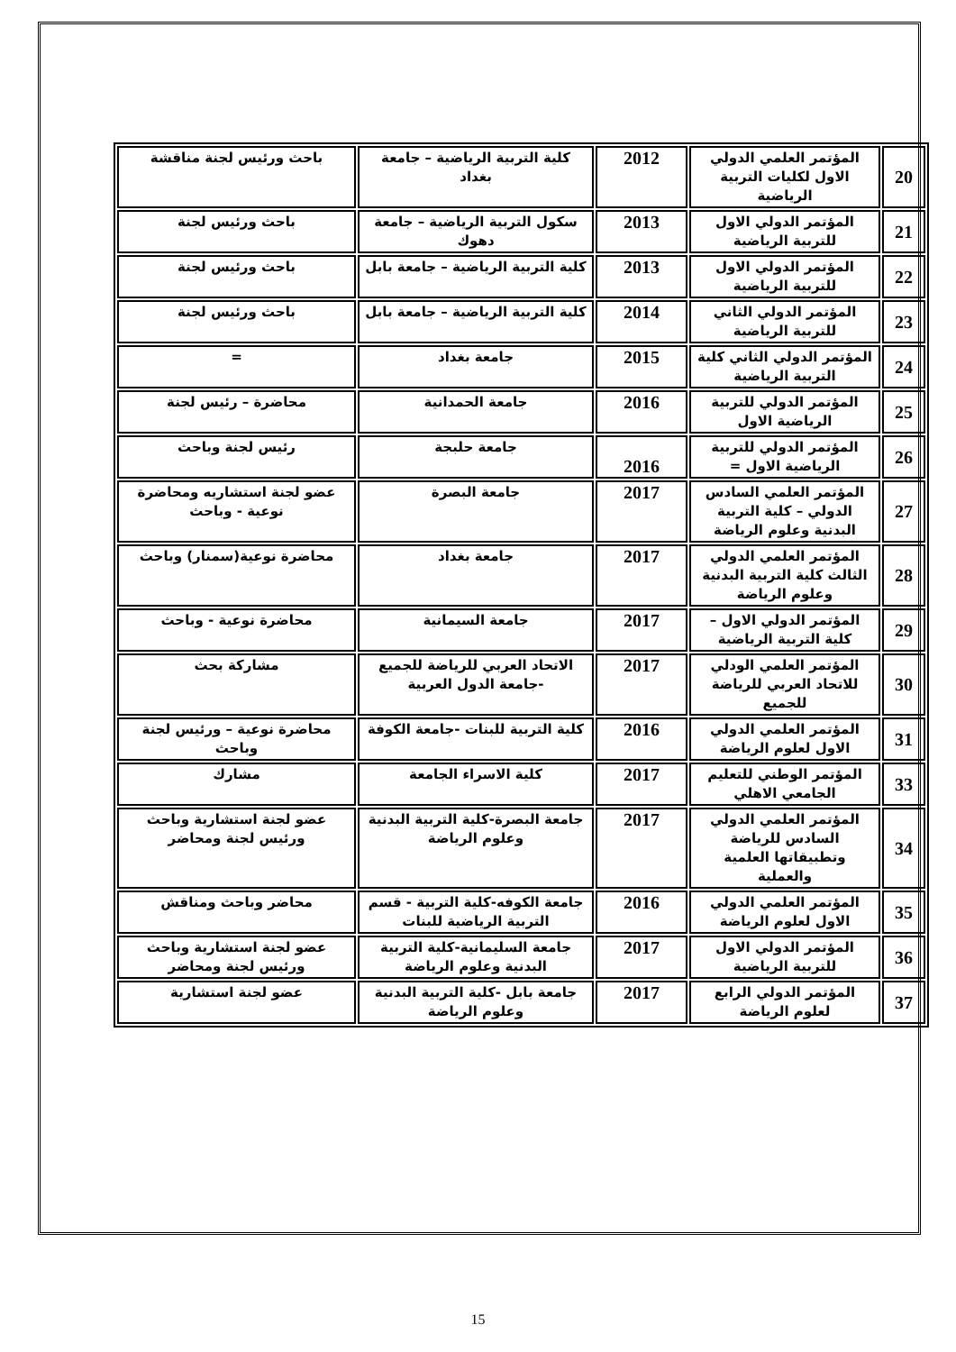| 20 | المؤتمر العلمي الدولي الاول لكليات التربية الرياضية | 2012 | كلية التربية الرياضية – جامعة بغداد | باحث ورئيس لجنة مناقشة |
| 21 | المؤتمر الدولي الاول للتربية الرياضية | 2013 | سكول التربية الرياضية – جامعة دهوك | باحث ورئيس لجنة |
| 22 | المؤتمر الدولي الاول للتربية الرياضية | 2013 | كلية التربية الرياضية – جامعة بابل | باحث ورئيس لجنة |
| 23 | المؤتمر الدولي الثاني للتربية الرياضية | 2014 | كلية التربية الرياضية – جامعة بابل | باحث ورئيس لجنة |
| 24 | المؤتمر الدولي الثاني كلية التربية الرياضية | 2015 | جامعة بغداد | = |
| 25 | المؤتمر الدولي للتربية الرياضية الاول | 2016 | جامعة الحمدانية | محاضرة – رئيس لجنة |
| 26 | المؤتمر الدولي للتربية الرياضية الاول = | 2016 | جامعة حلبجة | رئيس لجنة وباحث |
| 27 | المؤتمر العلمي السادس الدولي – كلية التربية البدنية وعلوم الرياضة | 2017 | جامعة البصرة | عضو لجنة استشاريه ومحاضرة نوعية - وباحث |
| 28 | المؤتمر العلمي الدولي الثالث كلية التربية البدنية وعلوم الرياضة | 2017 | جامعة بغداد | محاضرة نوعية(سمنار) وباحث |
| 29 | المؤتمر الدولي الاول – كلية التربية الرياضية | 2017 | جامعة السيمانية | محاضرة نوعية - وباحث |
| 30 | المؤتمر العلمي الودلي للاتحاد العربي للرياضة للجميع | 2017 | الاتحاد العربي للرياضة للجميع -جامعة الدول العربية | مشاركة بحث |
| 31 | المؤتمر العلمي الدولي الاول لعلوم الرياضة | 2016 | كلية التربية للبنات -جامعة الكوفة | محاضرة نوعية – ورئيس لجنة وباحث |
| 33 | المؤتمر الوطني للتعليم الجامعي الاهلي | 2017 | كلية الاسراء الجامعة | مشارك |
| 34 | المؤتمر العلمي الدولي السادس للرياضة وتطبيقاتها العلمية والعملية | 2017 | جامعة البصرة-كلية التربية البدنية وعلوم الرياضة | عضو لجنة استشارية وباحث ورئيس لجنة ومحاضر |
| 35 | المؤتمر العلمي الدولي الاول لعلوم الرياضة | 2016 | جامعة الكوفه-كلية التربية - قسم التربية الرياضية للبنات | محاضر وباحث ومناقش |
| 36 | المؤتمر الدولي الاول للتربية الرياضية | 2017 | جامعة السليمانية-كلية التربية البدنية وعلوم الرياضة | عضو لجنة استشارية وباحث ورئيس لجنة ومحاضر |
| 37 | المؤتمر الدولي الرابع لعلوم الرياضة | 2017 | جامعة بابل -كلية التربية البدنية وعلوم الرياضة | عضو لجنة استشارية |
15